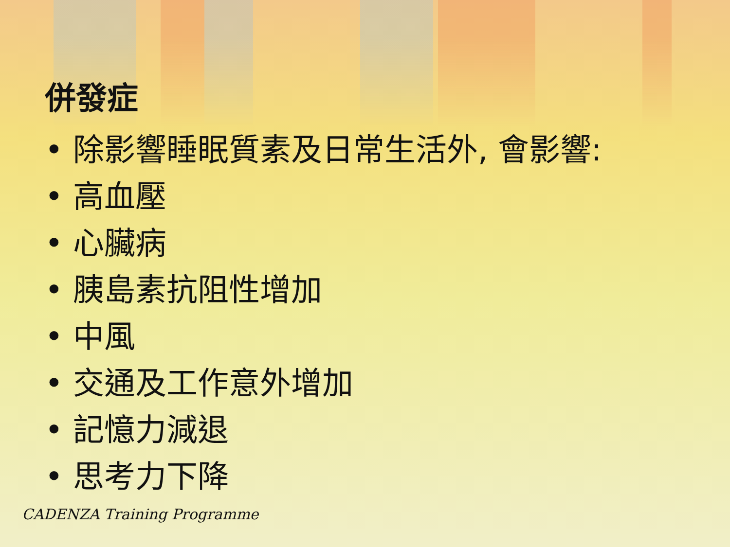併發症
• 除影響睡眠質素及日常生活外, 會影響:
• 高血壓
• 心臟病
• 胰島素抗阻性增加
• 中風
• 交通及工作意外增加
• 記憶力減退
• 思考力下降
CADENZA Training Programme